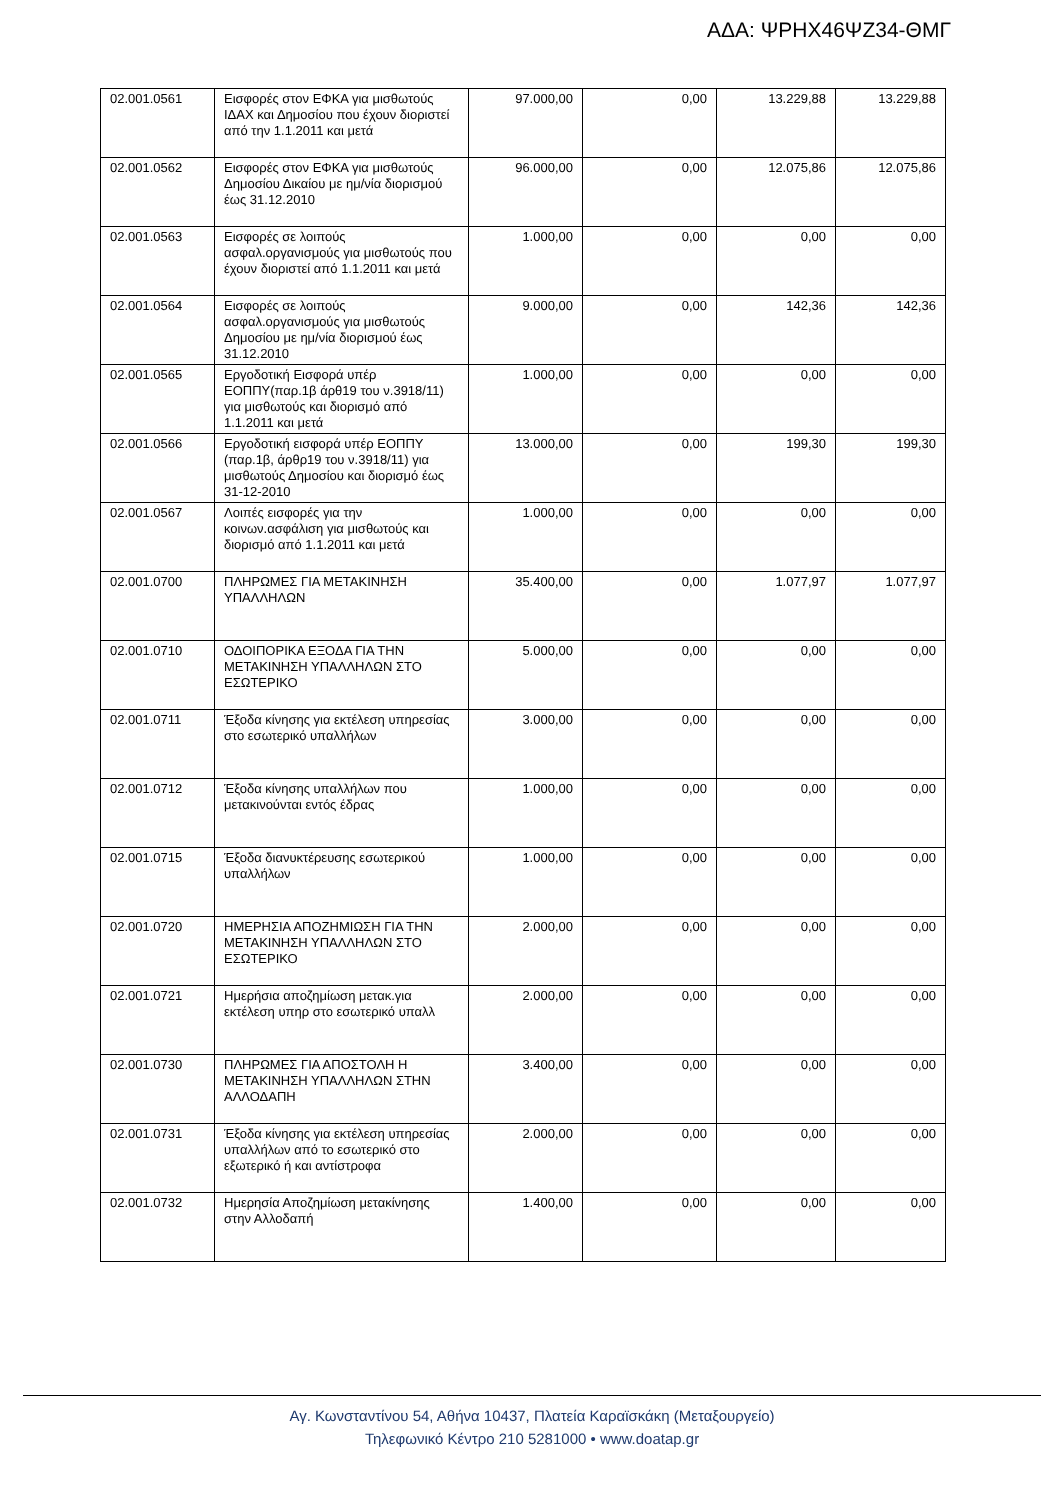ΑΔΑ: ΨΡΗΧ46ΨΖ34-ΘΜΓ
| 02.001.0561 | Εισφορές στον ΕΦΚΑ για μισθωτούς ΙΔΑΧ και Δημοσίου που έχουν διοριστεί από την 1.1.2011 και μετά | 97.000,00 | 0,00 | 13.229,88 | 13.229,88 |
| 02.001.0562 | Εισφορές στον ΕΦΚΑ για μισθωτούς Δημοσίου Δικαίου με ημ/νία διορισμού έως 31.12.2010 | 96.000,00 | 0,00 | 12.075,86 | 12.075,86 |
| 02.001.0563 | Εισφορές σε λοιπούς ασφαλ.οργανισμούς για μισθωτούς που έχουν διοριστεί από 1.1.2011 και μετά | 1.000,00 | 0,00 | 0,00 | 0,00 |
| 02.001.0564 | Εισφορές σε λοιπούς ασφαλ.οργανισμούς για μισθωτούς Δημοσίου με ημ/νία διορισμού έως 31.12.2010 | 9.000,00 | 0,00 | 142,36 | 142,36 |
| 02.001.0565 | Εργοδοτική Εισφορά υπέρ ΕΟΠΠΥ(παρ.1β άρθ19 του ν.3918/11) για μισθωτούς και διορισμό από 1.1.2011 και μετά | 1.000,00 | 0,00 | 0,00 | 0,00 |
| 02.001.0566 | Εργοδοτική εισφορά υπέρ ΕΟΠΠΥ (παρ.1β, άρθρ19 του ν.3918/11) για μισθωτούς Δημοσίου και διορισμό έως 31-12-2010 | 13.000,00 | 0,00 | 199,30 | 199,30 |
| 02.001.0567 | Λοιπές εισφορές για την κοινων.ασφάλιση για μισθωτούς και διορισμό από 1.1.2011 και μετά | 1.000,00 | 0,00 | 0,00 | 0,00 |
| 02.001.0700 | ΠΛΗΡΩΜΕΣ ΓΙΑ ΜΕΤΑΚΙΝΗΣΗ ΥΠΑΛΛΗΛΩΝ | 35.400,00 | 0,00 | 1.077,97 | 1.077,97 |
| 02.001.0710 | ΟΔΟΙΠΟΡΙΚΑ ΕΞΟΔΑ ΓΙΑ ΤΗΝ ΜΕΤΑΚΙΝΗΣΗ ΥΠΑΛΛΗΛΩΝ ΣΤΟ ΕΣΩΤΕΡΙΚΟ | 5.000,00 | 0,00 | 0,00 | 0,00 |
| 02.001.0711 | Έξοδα κίνησης για εκτέλεση υπηρεσίας στο εσωτερικό υπαλλήλων | 3.000,00 | 0,00 | 0,00 | 0,00 |
| 02.001.0712 | Έξοδα κίνησης υπαλλήλων που μετακινούνται εντός έδρας | 1.000,00 | 0,00 | 0,00 | 0,00 |
| 02.001.0715 | Έξοδα διανυκτέρευσης εσωτερικού υπαλλήλων | 1.000,00 | 0,00 | 0,00 | 0,00 |
| 02.001.0720 | ΗΜΕΡΗΣΙΑ ΑΠΟΖΗΜΙΩΣΗ ΓΙΑ ΤΗΝ ΜΕΤΑΚΙΝΗΣΗ ΥΠΑΛΛΗΛΩΝ ΣΤΟ ΕΣΩΤΕΡΙΚΟ | 2.000,00 | 0,00 | 0,00 | 0,00 |
| 02.001.0721 | Ημερήσια αποζημίωση μετακ.για εκτέλεση υπηρ στο εσωτερικό υπαλλ | 2.000,00 | 0,00 | 0,00 | 0,00 |
| 02.001.0730 | ΠΛΗΡΩΜΕΣ ΓΙΑ ΑΠΟΣΤΟΛΗ Η ΜΕΤΑΚΙΝΗΣΗ ΥΠΑΛΛΗΛΩΝ ΣΤΗΝ ΑΛΛΟΔΑΠΗ | 3.400,00 | 0,00 | 0,00 | 0,00 |
| 02.001.0731 | Έξοδα κίνησης για εκτέλεση υπηρεσίας υπαλλήλων από το εσωτερικό στο εξωτερικό ή και αντίστροφα | 2.000,00 | 0,00 | 0,00 | 0,00 |
| 02.001.0732 | Ημερησία Αποζημίωση μετακίνησης στην Αλλοδαπή | 1.400,00 | 0,00 | 0,00 | 0,00 |
Αγ. Κωνσταντίνου 54, Αθήνα 10437, Πλατεία Καραϊσκάκη (Μεταξουργείο)
Τηλεφωνικό Κέντρο 210 5281000 • www.doatap.gr